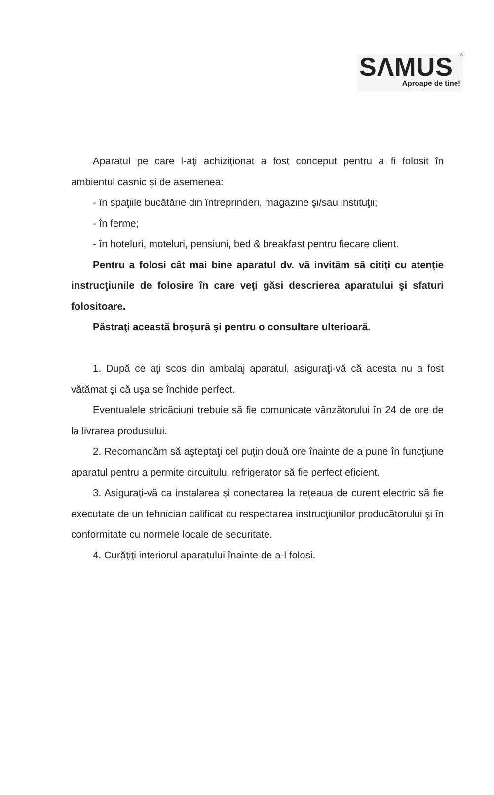SΛMUS
<sup>®</sup>
Aproape de tine!
Aparatul pe care l-aţi achiziţionat a fost conceput pentru a fi folosit în ambientul casnic şi de asemenea:
- în spaţiile bucătărie din întreprinderi, magazine şi/sau instituţii;
- în ferme;
- în hoteluri, moteluri, pensiuni, bed & breakfast pentru fiecare client.
Pentru a folosi cât mai bine aparatul dv. vă invităm să citiţi cu atenţie instrucţiunile de folosire în care veţi găsi descrierea aparatului şi sfaturi folositoare.
Păstraţi această broşură şi pentru o consultare ulterioară.
1. După ce aţi scos din ambalaj aparatul, asiguraţi-vă că acesta nu a fost vătămat şi că uşa se închide perfect.
Eventualele stricăciuni trebuie să fie comunicate vânzătorului în 24 de ore de la livrarea produsului.
2. Recomandăm să aşteptaţi cel puţin două ore înainte de a pune în funcţiune aparatul pentru a permite circuitului refrigerator să fie perfect eficient.
3. Asiguraţi-vă ca instalarea şi conectarea la reţeaua de curent electric să fie executate de un tehnician calificat cu respectarea instrucţiunilor producătorului şi în conformitate cu normele locale de securitate.
4. Curăţiţi interiorul aparatului înainte de a-l folosi.